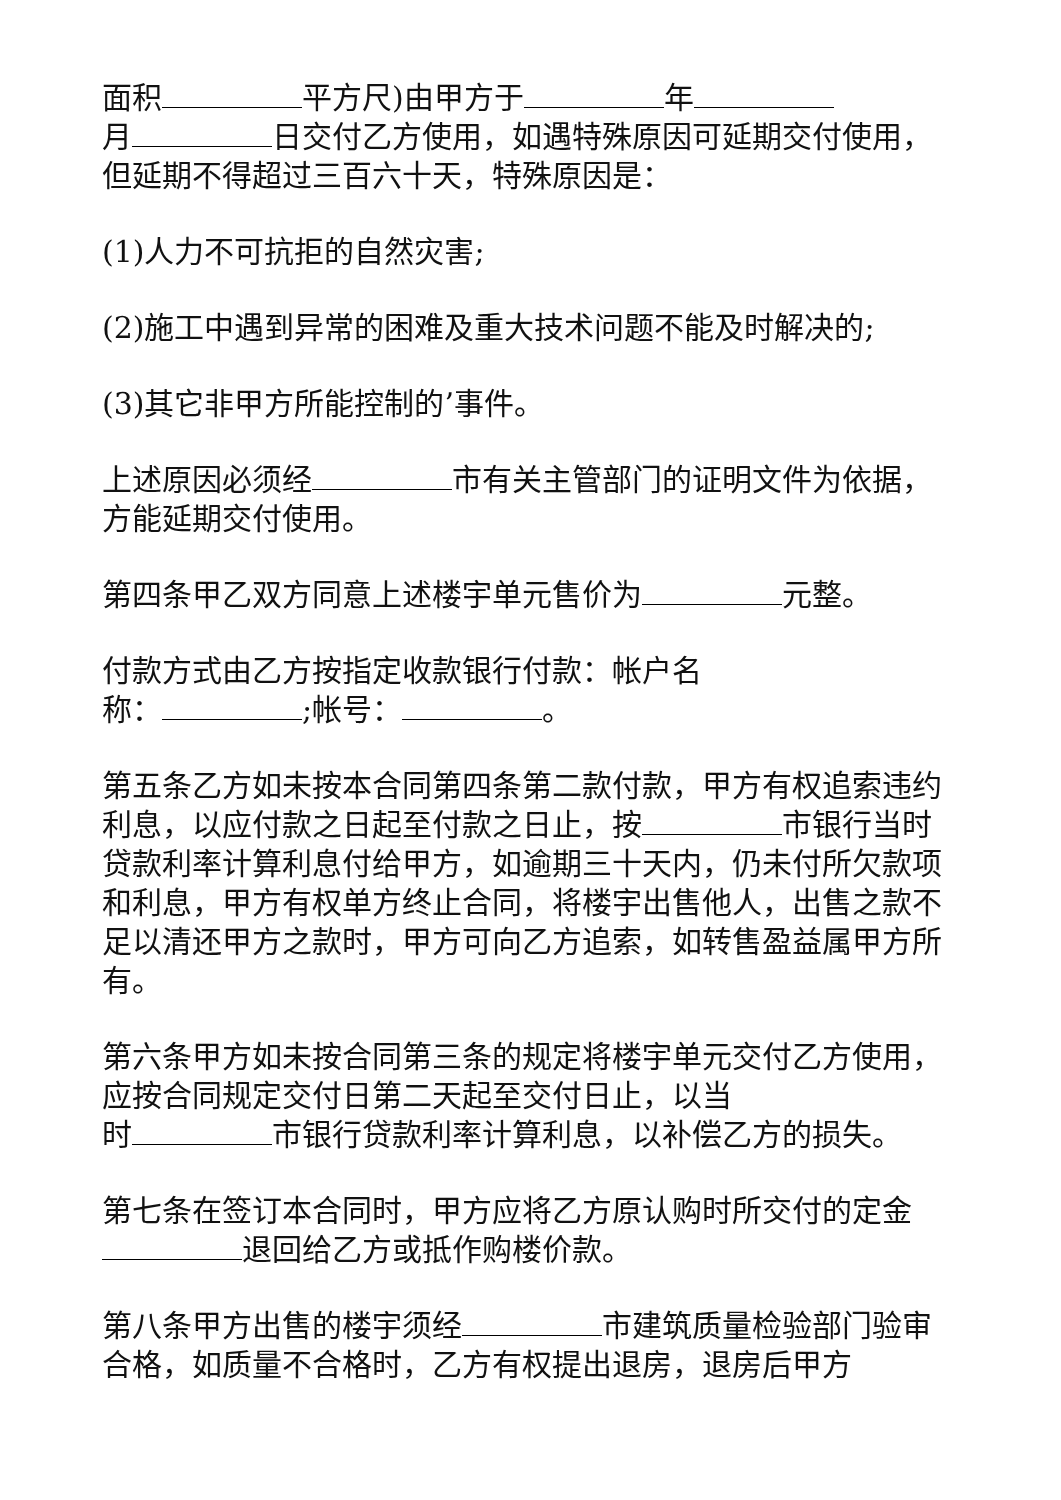面积 平方尺)由甲方于 年
月 日交付乙方使用，如遇特殊原因可延期交付使用，但延期不得超过三百六十天，特殊原因是：
(1)人力不可抗拒的自然灾害;
(2)施工中遇到异常的困难及重大技术问题不能及时解决的;
(3)其它非甲方所能控制的’事件。
上述原因必须经 市有关主管部门的证明文件为依据，方能延期交付使用。
第四条甲乙双方同意上述楼宇单元售价为 元整。
付款方式由乙方按指定收款银行付款：帐户名
称： ;帐号： 。
第五条乙方如未按本合同第四条第二款付款，甲方有权追索违约利息，以应付款之日起至付款之日止，按 市银行当时贷款利率计算利息付给甲方，如逾期三十天内，仍未付所欠款项和利息，甲方有权单方终止合同，将楼宇出售他人，出售之款不足以清还甲方之款时，甲方可向乙方追索，如转售盈益属甲方所有。
第六条甲方如未按合同第三条的规定将楼宇单元交付乙方使用，应按合同规定交付日第二天起至交付日止，以当
时 市银行贷款利率计算利息，以补偿乙方的损失。
第七条在签订本合同时，甲方应将乙方原认购时所交付的定金 退回给乙方或抵作购楼价款。
第八条甲方出售的楼宇须经 市建筑质量检验部门验审合格，如质量不合格时，乙方有权提出退房，退房后甲方